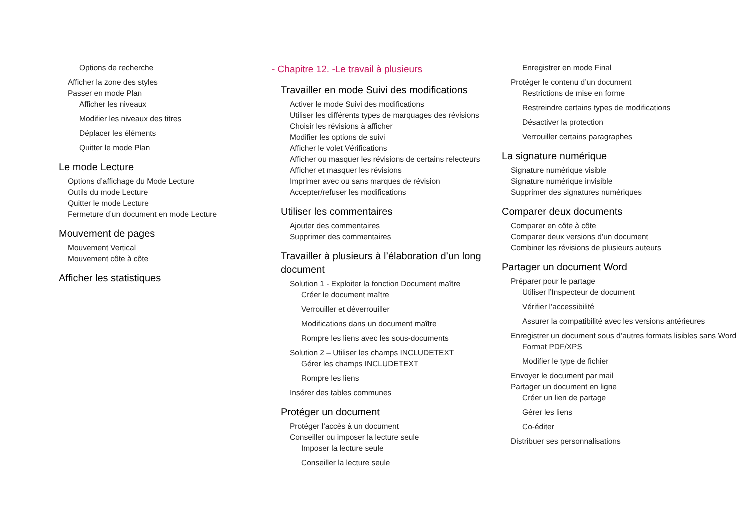Options de recherche
Afficher la zone des styles
Passer en mode Plan
Afficher les niveaux
Modifier les niveaux des titres
Déplacer les éléments
Quitter le mode Plan
Le mode Lecture
Options d’affichage du Mode Lecture
Outils du mode Lecture
Quitter le mode Lecture
Fermeture d’un document en mode Lecture
Mouvement de pages
Mouvement Vertical
Mouvement côte à côte
Afficher les statistiques
- Chapitre 12. -Le travail à plusieurs
Travailler en mode Suivi des modifications
Activer le mode Suivi des modifications
Utiliser les différents types de marquages des révisions
Choisir les révisions à afficher
Modifier les options de suivi
Afficher le volet Vérifications
Afficher ou masquer les révisions de certains relecteurs
Afficher et masquer les révisions
Imprimer avec ou sans marques de révision
Accepter/refuser les modifications
Utiliser les commentaires
Ajouter des commentaires
Supprimer des commentaires
Travailler à plusieurs à l’élaboration d’un long document
Solution 1 - Exploiter la fonction Document maître
Créer le document maître
Verrouiller et déverrouiller
Modifications dans un document maître
Rompre les liens avec les sous-documents
Solution 2 – Utiliser les champs INCLUDETEXT
Gérer les champs INCLUDETEXT
Rompre les liens
Insérer des tables communes
Protéger un document
Protéger l’accès à un document
Conseiller ou imposer la lecture seule
Imposer la lecture seule
Conseiller la lecture seule
Enregistrer en mode Final
Protéger le contenu d’un document
Restrictions de mise en forme
Restreindre certains types de modifications
Désactiver la protection
Verrouiller certains paragraphes
La signature numérique
Signature numérique visible
Signature numérique invisible
Supprimer des signatures numériques
Comparer deux documents
Comparer en côte à côte
Comparer deux versions d’un document
Combiner les révisions de plusieurs auteurs
Partager un document Word
Préparer pour le partage
Utiliser l’Inspecteur de document
Vérifier l’accessibilité
Assurer la compatibilité avec les versions antérieures
Enregistrer un document sous d’autres formats lisibles sans Word
Format PDF/XPS
Modifier le type de fichier
Envoyer le document par mail
Partager un document en ligne
Créer un lien de partage
Gérer les liens
Co-éditer
Distribuer ses personnalisations